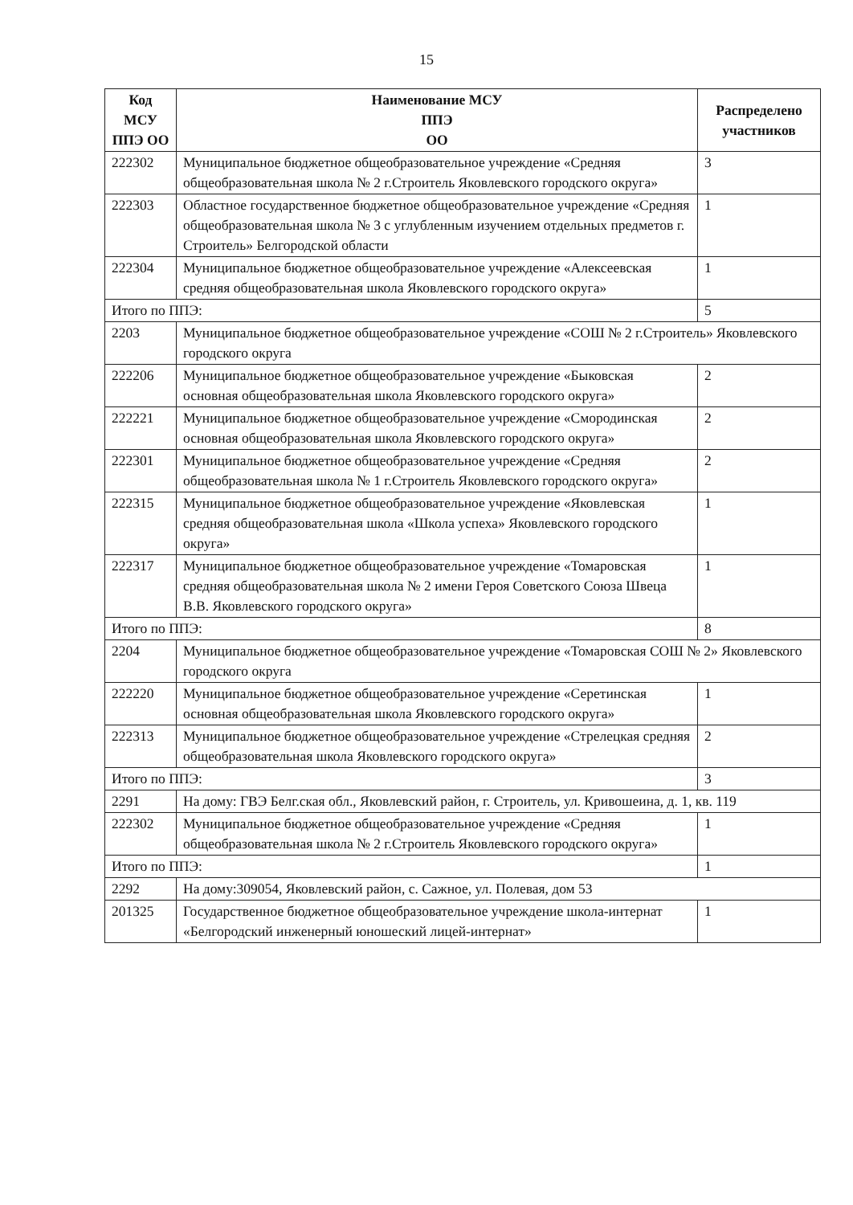15
| Код МСУ ППЭ ОО | Наименование МСУ ППЭ ОО | Распределено участников |
| --- | --- | --- |
| 222302 | Муниципальное бюджетное общеобразовательное учреждение «Средняя общеобразовательная школа № 2 г.Строитель Яковлевского городского округа» | 3 |
| 222303 | Областное государственное бюджетное общеобразовательное учреждение «Средняя общеобразовательная школа № 3 с углубленным изучением отдельных предметов г. Строитель» Белгородской области | 1 |
| 222304 | Муниципальное бюджетное общеобразовательное учреждение «Алексеевская средняя общеобразовательная школа Яковлевского городского округа» | 1 |
| Итого по ППЭ: | | 5 |
| 2203 | Муниципальное бюджетное общеобразовательное учреждение «СОШ № 2 г.Строитель» Яковлевского городского округа | |
| 222206 | Муниципальное бюджетное общеобразовательное учреждение «Быковская основная общеобразовательная школа Яковлевского городского округа» | 2 |
| 222221 | Муниципальное бюджетное общеобразовательное учреждение «Смородинская основная общеобразовательная школа Яковлевского городского округа» | 2 |
| 222301 | Муниципальное бюджетное общеобразовательное учреждение «Средняя общеобразовательная школа № 1 г.Строитель Яковлевского городского округа» | 2 |
| 222315 | Муниципальное бюджетное общеобразовательное учреждение «Яковлевская средняя общеобразовательная школа «Школа успеха» Яковлевского городского округа» | 1 |
| 222317 | Муниципальное бюджетное общеобразовательное учреждение «Томаровская средняя общеобразовательная школа № 2 имени Героя Советского Союза Швеца В.В. Яковлевского городского округа» | 1 |
| Итого по ППЭ: | | 8 |
| 2204 | Муниципальное бюджетное общеобразовательное учреждение «Томаровская СОШ № 2» Яковлевского городского округа | |
| 222220 | Муниципальное бюджетное общеобразовательное учреждение «Серетинская основная общеобразовательная школа Яковлевского городского округа» | 1 |
| 222313 | Муниципальное бюджетное общеобразовательное учреждение «Стрелецкая средняя общеобразовательная школа Яковлевского городского округа» | 2 |
| Итого по ППЭ: | | 3 |
| 2291 | На дому: ГВЭ Белг.ская обл., Яковлевский район, г. Строитель, ул. Кривошеина, д. 1, кв. 119 | |
| 222302 | Муниципальное бюджетное общеобразовательное учреждение «Средняя общеобразовательная школа № 2 г.Строитель Яковлевского городского округа» | 1 |
| Итого по ППЭ: | | 1 |
| 2292 | На дому:309054, Яковлевский район, с. Сажное, ул. Полевая, дом 53 | |
| 201325 | Государственное бюджетное общеобразовательное учреждение школа-интернат «Белгородский инженерный юношеский лицей-интернат» | 1 |